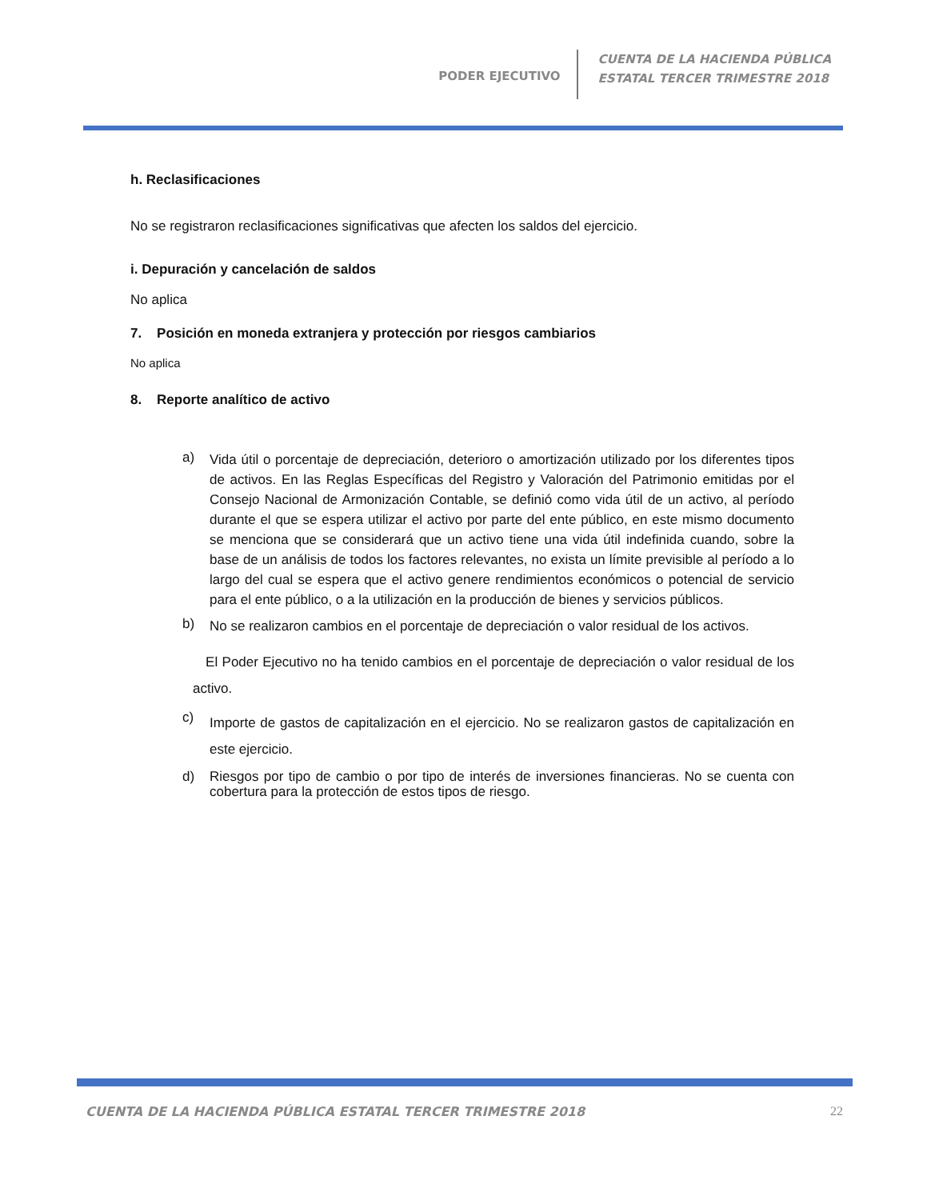PODER EJECUTIVO
CUENTA DE LA HACIENDA PÚBLICA
ESTATAL TERCER TRIMESTRE 2018
h. Reclasificaciones
No se registraron reclasificaciones significativas que afecten los saldos del ejercicio.
i. Depuración y cancelación de saldos
No aplica
7. Posición en moneda extranjera y protección por riesgos cambiarios
No aplica
8. Reporte analítico de activo
a)
Vida útil o porcentaje de depreciación, deterioro o amortización utilizado por los diferentes tipos de activos. En las Reglas Específicas del Registro y Valoración del Patrimonio emitidas por el Consejo Nacional de Armonización Contable, se definió como vida útil de un activo, al período durante el que se espera utilizar el activo por parte del ente público, en este mismo documento se menciona que se considerará que un activo tiene una vida útil indefinida cuando, sobre la base de un análisis de todos los factores relevantes, no exista un límite previsible al período a lo largo del cual se espera que el activo genere rendimientos económicos o potencial de servicio para el ente público, o a la utilización en la producción de bienes y servicios públicos.
b)
No se realizaron cambios en el porcentaje de depreciación o valor residual de los activos.
El Poder Ejecutivo no ha tenido cambios en el porcentaje de depreciación o valor residual de los activo.
c)
Importe de gastos de capitalización en el ejercicio. No se realizaron gastos de capitalización en este ejercicio.
d)
Riesgos por tipo de cambio o por tipo de interés de inversiones financieras. No se cuenta con cobertura para la protección de estos tipos de riesgo.
CUENTA DE LA HACIENDA PÚBLICA ESTATAL TERCER TRIMESTRE 2018 22